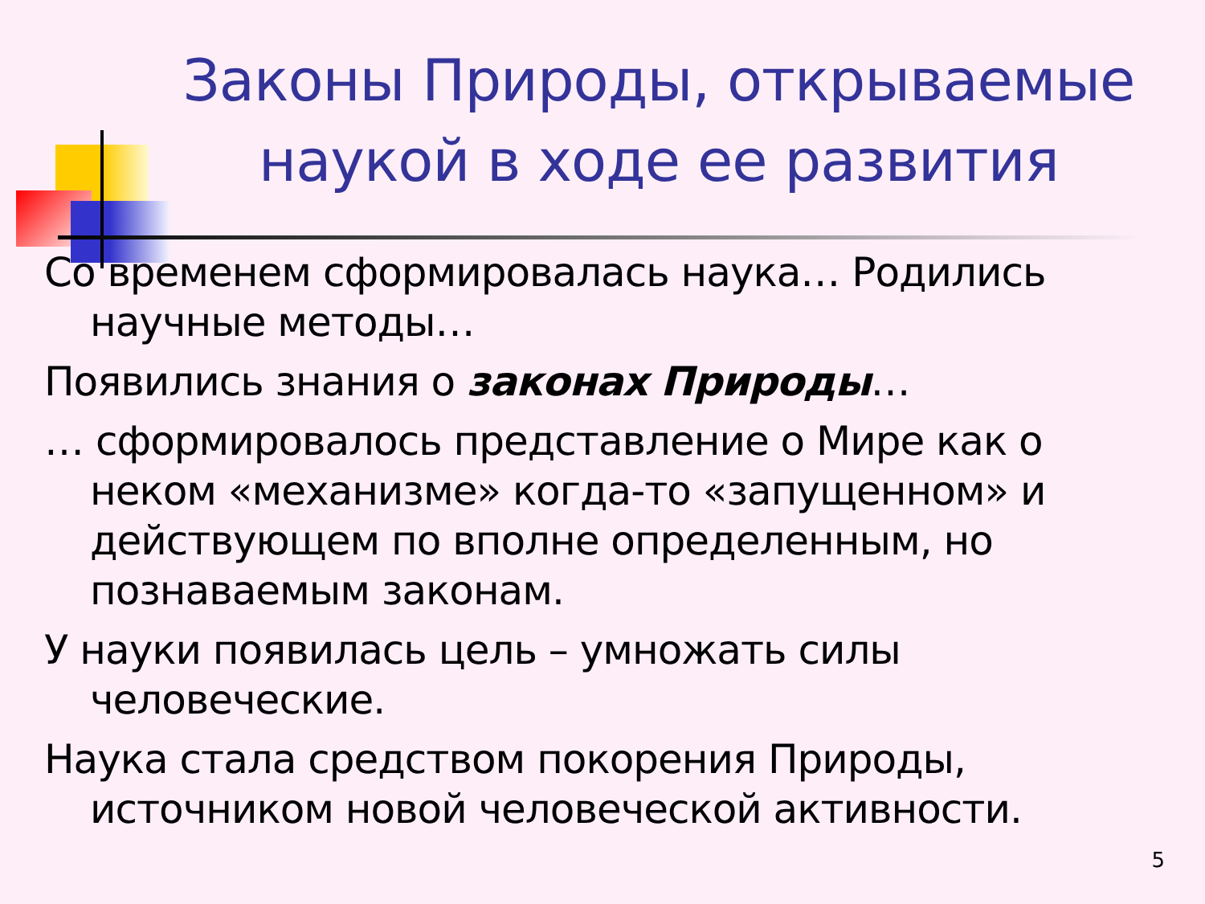Законы Природы, открываемые наукой в ходе ее развития
Со временем сформировалась наука… Родились научные методы…
Появились знания о законах Природы…
… сформировалось представление о Мире как о неком «механизме» когда-то «запущенном» и действующем по вполне определенным, но познаваемым законам.
У науки появилась цель – умножать силы человеческие.
Наука стала средством покорения Природы, источником новой человеческой активности.
5